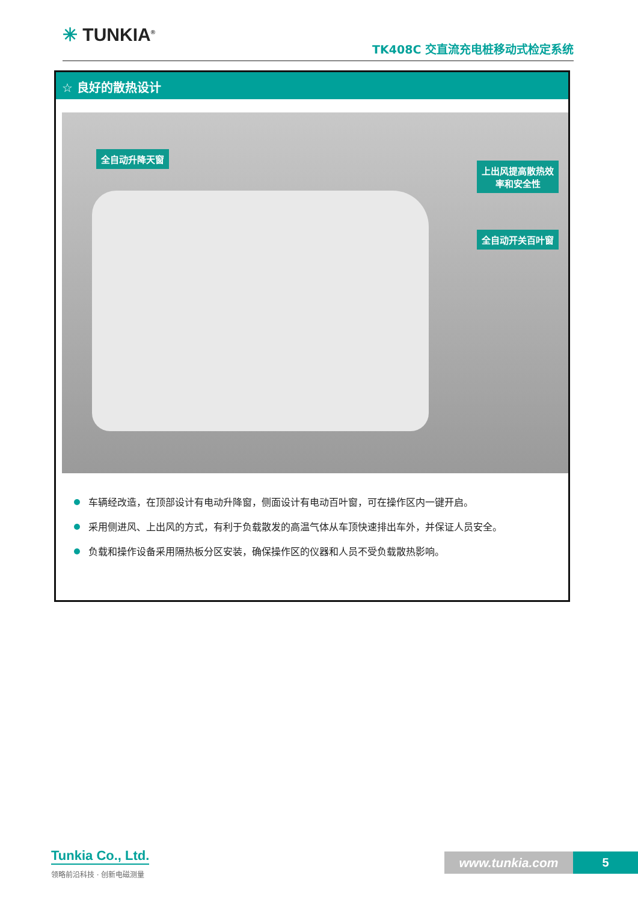✳ TUNKIA<sup>®</sup>
TK408C 交直流充电桩移动式检定系统
☆ 良好的散热设计
全自动升降天窗
上出风提高散热效
率和安全性
全自动开关百叶窗
车辆经改造，在顶部设计有电动升降窗，侧面设计有电动百叶窗，可在操作区内一键开启。
采用侧进风、上出风的方式，有利于负载散发的高温气体从车顶快速排出车外，并保证人员安全。
负载和操作设备采用隔热板分区安装，确保操作区的仪器和人员不受负载散热影响。
Tunkia Co., Ltd.
领略前沿科技 · 创新电磁测量
www.tunkia.com 5